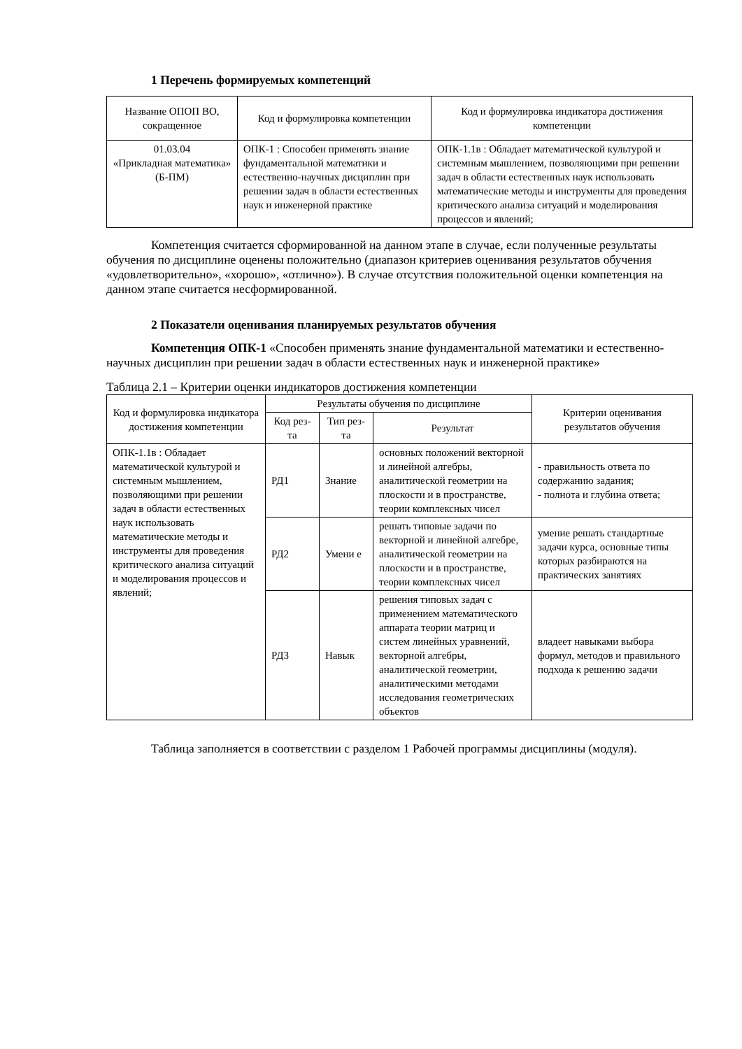1 Перечень формируемых компетенций
| Название ОПОП ВО, сокращенное | Код и формулировка компетенции | Код и формулировка индикатора достижения компетенции |
| --- | --- | --- |
| 01.03.04 «Прикладная математика» (Б-ПМ) | ОПК-1 : Способен применять знание фундаментальной математики и естественно-научных дисциплин при решении задач в области естественных наук и инженерной практике | ОПК-1.1в : Обладает математической культурой и системным мышлением, позволяющими при решении задач в области естественных наук использовать математические методы и инструменты для проведения критического анализа ситуаций и моделирования процессов и явлений; |
Компетенция считается сформированной на данном этапе в случае, если полученные результаты обучения по дисциплине оценены положительно (диапазон критериев оценивания результатов обучения «удовлетворительно», «хорошо», «отлично»). В случае отсутствия положительной оценки компетенция на данном этапе считается несформированной.
2 Показатели оценивания планируемых результатов обучения
Компетенция ОПК-1 «Способен применять знание фундаментальной математики и естественно-научных дисциплин при решении задач в области естественных наук и инженерной практике»
Таблица 2.1 – Критерии оценки индикаторов достижения компетенции
| Код и формулировка индикатора достижения компетенции | Результаты обучения по дисциплине | | | Критерии оценивания результатов обучения |
| --- | --- | --- | --- | --- |
| | Код рез- та | Тип рез- та | Результат | |
| ОПК-1.1в : Обладает математической культурой и системным мышлением, позволяющими при решении задач в области естественных наук использовать математические методы и инструменты для проведения критического анализа ситуаций и моделирования процессов и явлений; | РД1 | Знание | основных положений векторной и линейной алгебры, аналитической геометрии на плоскости и в пространстве, теории комплексных чисел | - правильность ответа по содержанию задания; - полнота и глубина ответа; |
| | РД2 | Умени е | решать типовые задачи по векторной и линейной алгебре, аналитической геометрии на плоскости и в пространстве, теории комплексных чисел | умение решать стандартные задачи курса, основные типы которых разбираются на практических занятиях |
| | РД3 | Навык | решения типовых задач с применением математического аппарата теории матриц и систем линейных уравнений, векторной алгебры, аналитической геометрии, аналитическими методами исследования геометрических объектов | владеет навыками выбора формул, методов и правильного подхода к решению задачи |
Таблица заполняется в соответствии с разделом 1 Рабочей программы дисциплины (модуля).